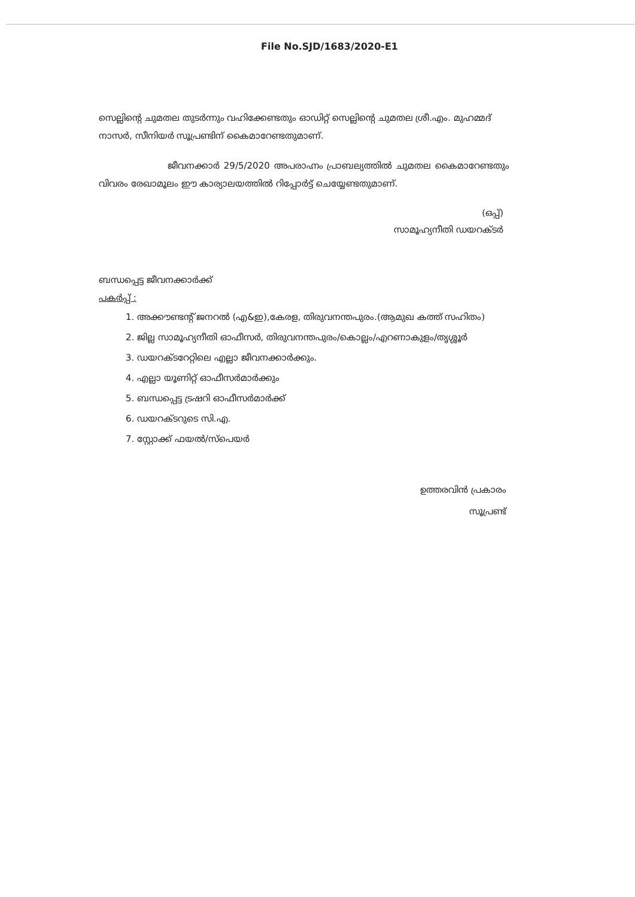File No.SJD/1683/2020-E1
സെല്ലിന്റെ ചുമതല തുടർന്നും വഹിക്കേണ്ടതും ഓഡിറ്റ് സെല്ലിന്റെ ചുമതല ശ്രീ.എം. മുഹമ്മദ് നാസർ, സീനിയർ സൂപ്രണ്ടിന് കൈമാറേണ്ടതുമാണ്.
ജീവനക്കാർ 29/5/2020 അപരാഹ്നം പ്രാബല്യത്തിൽ ചുമതല കൈമാറേണ്ടതും വിവരം രേഖാമൂലം ഈ കാര്യാലയത്തിൽ റിപ്പോർട്ട് ചെയ്യേണ്ടതുമാണ്.
(ഒപ്പ്)
സാമൂഹ്യനീതി ഡയറക്ടർ
ബന്ധപ്പെട്ട ജീവനക്കാർക്ക്
പകർപ്പ് :
1. അക്കൗണ്ടന്റ് ജനറൽ (എ&ഇ),കേരള, തിരുവനന്തപുരം.(ആമുഖ കത്ത് സഹിതം)
2. ജില്ല സാമൂഹ്യനീതി ഓഫീസർ, തിരുവനന്തപുരം/കൊല്ലം/എറണാകുളം/തൃശ്ശൂർ
3. ഡയറക്ടറേറ്റിലെ എല്ലാ ജീവനക്കാർക്കും.
4. എല്ലാ യൂണിറ്റ് ഓഫീസർമാർക്കും
5. ബന്ധപ്പെട്ട ട്രഷറി ഓഫീസർമാർക്ക്
6. ഡയറക്ടറുടെ സി.എ.
7. സ്റ്റോക്ക് ഫയൽ/സ്പെയർ
ഉത്തരവിൻ പ്രകാരം
സൂപ്രണ്ട്